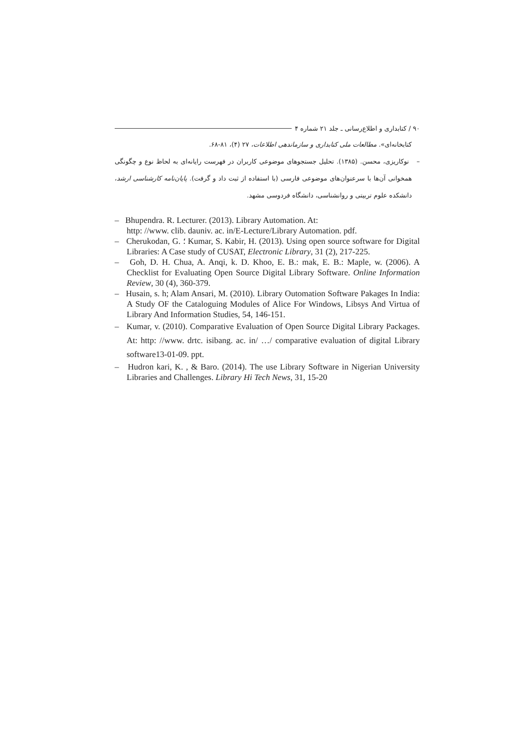۹۰ / کتابداری و اطلاع‌رسانی ـ جلد ۲۱ شماره ۴
کتابخانه‌ای». مطالعات ملی کتابداری و سازماندهی اطلاعات، ۲۷ (۴)، ۸۱-۶۸.
– نوکاریزی، محسن. (۱۳۸۵). تحلیل جستجوهای موضوعی کاربران در فهرست رایانه‌ای به لحاظ نوع و چگونگی همخوانی آن‌ها با سرعنوان‌های موضوعی فارسی (با استفاده از ثبت داد و گرفت). پایان‌نامه کارشناسی ارشد، دانشکده علوم تربیتی و روانشناسی، دانشگاه فردوسی مشهد.
– Bhupendra. R. Lecturer. (2013). Library Automation. At:
http: //www. clib. dauniv. ac. in/E-Lecture/Library Automation. pdf.
– Cherukodan, G. ؛ Kumar, S. Kabir, H. (2013). Using open source software for Digital Libraries: A Case study of CUSAT, Electronic Library, 31 (2), 217-225.
– Goh, D. H. Chua, A. Anqi, k. D. Khoo, E. B.: mak, E. B.: Maple, w. (2006). A Checklist for Evaluating Open Source Digital Library Software. Online Information Review, 30 (4), 360-379.
– Husain, s. h; Alam Ansari, M. (2010). Library Outomation Software Pakages In India: A Study OF the Cataloguing Modules of Alice For Windows, Libsys And Virtua of Library And Information Studies, 54, 146-151.
– Kumar, v. (2010). Comparative Evaluation of Open Source Digital Library Packages. At: http: //www. drtc. isibang. ac. in/ …/ comparative evaluation of digital Library software13-01-09. ppt.
– Hudron kari, K. , & Baro. (2014). The use Library Software in Nigerian University Libraries and Challenges. Library Hi Tech News, 31, 15-20